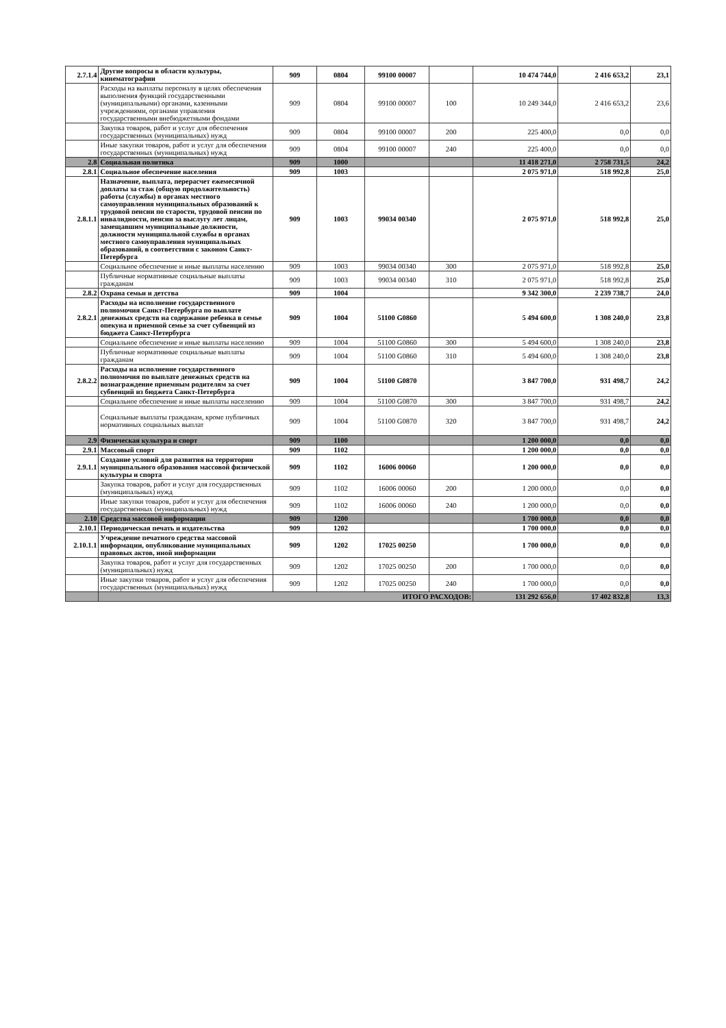| 2.7.1.4 | Другие вопросы в области культуры, кинематографии | 909 | 0804 | 99100 00007 | | 10 474 744,0 | 2 416 653,2 | 23,1 |
| | Расходы на выплаты персоналу в целях обеспечения выполнения функций государственными (муниципальными) органами, казенными учреждениями, органами управления государственными внебюджетными фондами | 909 | 0804 | 99100 00007 | 100 | 10 249 344,0 | 2 416 653,2 | 23,6 |
| | Закупка товаров, работ и услуг для обеспечения государственных (муниципальных) нужд | 909 | 0804 | 99100 00007 | 200 | 225 400,0 | 0,0 | 0,0 |
| | Иные закупки товаров, работ и услуг для обеспечения государственных (муниципальных) нужд | 909 | 0804 | 99100 00007 | 240 | 225 400,0 | 0,0 | 0,0 |
| 2.8 | Социальная политика | 909 | 1000 | | | 11 418 271,0 | 2 758 731,5 | 24,2 |
| 2.8.1 | Социальное обеспечение населения | 909 | 1003 | | | 2 075 971,0 | 518 992,8 | 25,0 |
| 2.8.1.1 | Назначение, выплата, перерасчет ежемесячной доплаты за стаж (общую продолжительность) работы (службы) в органах местного самоуправления муниципальных образований к трудовой пенсии по старости, трудовой пенсии по инвалидности, пенсии за выслугу лет лицам, замещавшим муниципальные должности, должности муниципальной службы в органах местного самоуправления муниципальных образований, в соответствии с законом Санкт-Петербурга | 909 | 1003 | 99034 00340 | | 2 075 971,0 | 518 992,8 | 25,0 |
| | Социальное обеспечение и иные выплаты населению | 909 | 1003 | 99034 00340 | 300 | 2 075 971,0 | 518 992,8 | 25,0 |
| | Публичные нормативные социальные выплаты гражданам | 909 | 1003 | 99034 00340 | 310 | 2 075 971,0 | 518 992,8 | 25,0 |
| 2.8.2 | Охрана семьи и детства | 909 | 1004 | | | 9 342 300,0 | 2 239 738,7 | 24,0 |
| 2.8.2.1 | Расходы на исполнение государственного полномочия Санкт-Петербурга по выплате денежных средств на содержание ребенка в семье опекуна и приемной семье за счет субвенций из бюджета Санкт-Петербурга | 909 | 1004 | 51100 G0860 | | 5 494 600,0 | 1 308 240,0 | 23,8 |
| | Социальное обеспечение и иные выплаты населению | 909 | 1004 | 51100 G0860 | 300 | 5 494 600,0 | 1 308 240,0 | 23,8 |
| | Публичные нормативные социальные выплаты гражданам | 909 | 1004 | 51100 G0860 | 310 | 5 494 600,0 | 1 308 240,0 | 23,8 |
| 2.8.2.2 | Расходы на исполнение государственного полномочия по выплате денежных средств на вознаграждение приемным родителям за счет субвенций из бюджета Санкт-Петербурга | 909 | 1004 | 51100 G0870 | | 3 847 700,0 | 931 498,7 | 24,2 |
| | Социальное обеспечение и иные выплаты населению | 909 | 1004 | 51100 G0870 | 300 | 3 847 700,0 | 931 498,7 | 24,2 |
| | Социальные выплаты гражданам, кроме публичных нормативных социальных выплат | 909 | 1004 | 51100 G0870 | 320 | 3 847 700,0 | 931 498,7 | 24,2 |
| 2.9 | Физическая культура и спорт | 909 | 1100 | | | 1 200 000,0 | 0,0 | 0,0 |
| 2.9.1 | Массовый спорт | 909 | 1102 | | | 1 200 000,0 | 0,0 | 0,0 |
| 2.9.1.1 | Создание условий для развития на территории муниципального образования массовой физической культуры и спорта | 909 | 1102 | 16006 00060 | | 1 200 000,0 | 0,0 | 0,0 |
| | Закупка товаров, работ и услуг для государственных (муниципальных) нужд | 909 | 1102 | 16006 00060 | 200 | 1 200 000,0 | 0,0 | 0,0 |
| | Иные закупки товаров, работ и услуг для обеспечения государственных (муниципальных) нужд | 909 | 1102 | 16006 00060 | 240 | 1 200 000,0 | 0,0 | 0,0 |
| 2.10 | Средства массовой информации | 909 | 1200 | | | 1 700 000,0 | 0,0 | 0,0 |
| 2.10.1 | Периодическая печать и издательства | 909 | 1202 | | | 1 700 000,0 | 0,0 | 0,0 |
| 2.10.1.1 | Учреждение печатного средства массовой информации, опубликование муниципальных правовых актов, иной информации | 909 | 1202 | 17025 00250 | | 1 700 000,0 | 0,0 | 0,0 |
| | Закупка товаров, работ и услуг для государственных (муниципальных) нужд | 909 | 1202 | 17025 00250 | 200 | 1 700 000,0 | 0,0 | 0,0 |
| | Иные закупки товаров, работ и услуг для обеспечения государственных (муниципальных) нужд | 909 | 1202 | 17025 00250 | 240 | 1 700 000,0 | 0,0 | 0,0 |
| | ИТОГО РАСХОДОВ: | | | | | 131 292 656,0 | 17 402 832,8 | 13,3 |